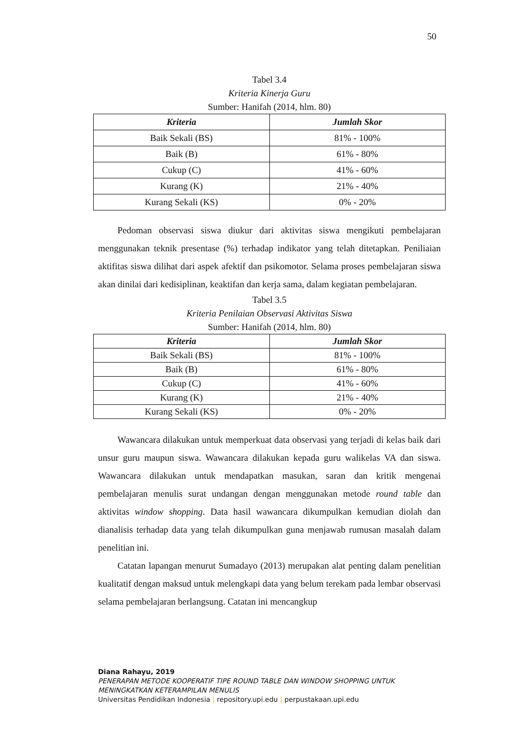50
Tabel 3.4
Kriteria Kinerja Guru
Sumber: Hanifah (2014, hlm. 80)
| Kriteria | Jumlah Skor |
| --- | --- |
| Baik Sekali (BS) | 81% - 100% |
| Baik (B) | 61% - 80% |
| Cukup (C) | 41% - 60% |
| Kurang (K) | 21% - 40% |
| Kurang Sekali (KS) | 0% - 20% |
Pedoman observasi siswa diukur dari aktivitas siswa mengikuti pembelajaran menggunakan teknik presentase (%) terhadap indikator yang telah ditetapkan. Peniliaian aktifitas siswa dilihat dari aspek afektif dan psikomotor. Selama proses pembelajaran siswa akan dinilai dari kedisiplinan, keaktifan dan kerja sama, dalam kegiatan pembelajaran.
Tabel 3.5
Kriteria Penilaian Observasi Aktivitas Siswa
Sumber: Hanifah (2014, hlm. 80)
| Kriteria | Jumlah Skor |
| --- | --- |
| Baik Sekali (BS) | 81% - 100% |
| Baik (B) | 61% - 80% |
| Cukup (C) | 41% - 60% |
| Kurang (K) | 21% - 40% |
| Kurang Sekali (KS) | 0% - 20% |
Wawancara dilakukan untuk memperkuat data observasi yang terjadi di kelas baik dari unsur guru maupun siswa. Wawancara dilakukan kepada guru walikelas VA dan siswa. Wawancara dilakukan untuk mendapatkan masukan, saran dan kritik mengenai pembelajaran menulis surat undangan dengan menggunakan metode round table dan aktivitas window shopping. Data hasil wawancara dikumpulkan kemudian diolah dan dianalisis terhadap data yang telah dikumpulkan guna menjawab rumusan masalah dalam penelitian ini.
Catatan lapangan menurut Sumadayo (2013) merupakan alat penting dalam penelitian kualitatif dengan maksud untuk melengkapi data yang belum terekam pada lembar observasi selama pembelajaran berlangsung. Catatan ini mencangkup
Diana Rahayu, 2019
PENERAPAN METODE KOOPERATIF TIPE ROUND TABLE DAN WINDOW SHOPPING UNTUK MENINGKATKAN KETERAMPILAN MENULIS
Universitas Pendidikan Indonesia | repository.upi.edu | perpustakaan.upi.edu